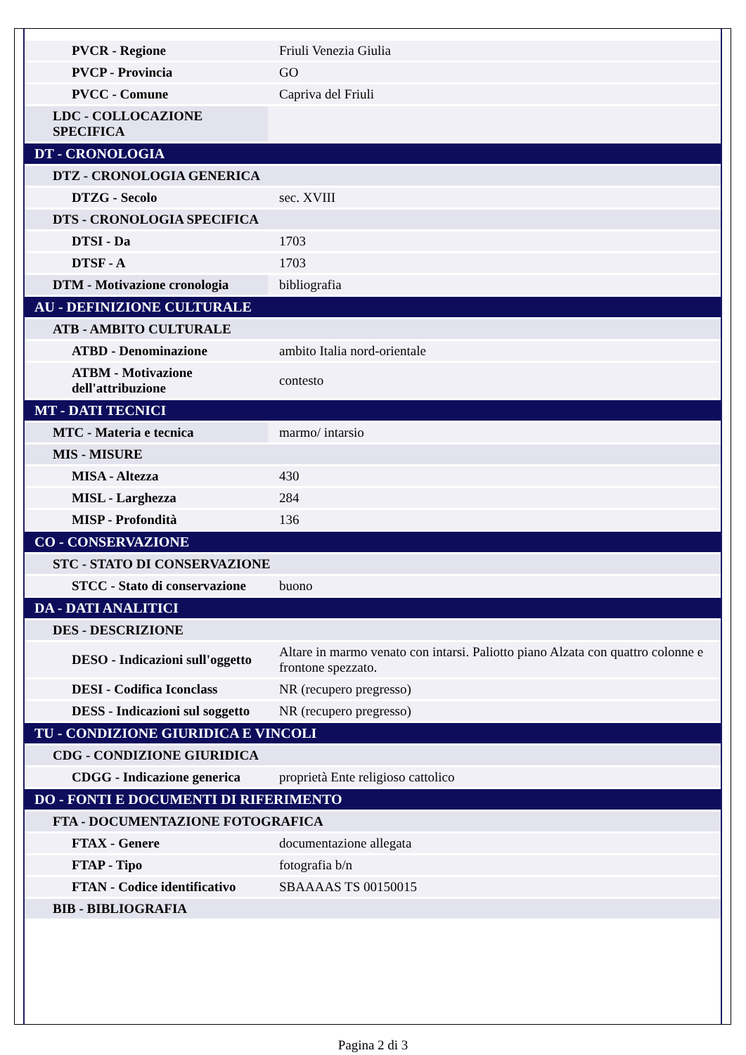| PVCR - Regione | Friuli Venezia Giulia |
| PVCP - Provincia | GO |
| PVCC - Comune | Capriva del Friuli |
| LDC - COLLOCAZIONE SPECIFICA | |
| DT - CRONOLOGIA | |
| DTZ - CRONOLOGIA GENERICA | |
| DTZG - Secolo | sec. XVIII |
| DTS - CRONOLOGIA SPECIFICA | |
| DTSI - Da | 1703 |
| DTSF - A | 1703 |
| DTM - Motivazione cronologia | bibliografia |
| AU - DEFINIZIONE CULTURALE | |
| ATB - AMBITO CULTURALE | |
| ATBD - Denominazione | ambito Italia nord-orientale |
| ATBM - Motivazione dell'attribuzione | contesto |
| MT - DATI TECNICI | |
| MTC - Materia e tecnica | marmo/ intarsio |
| MIS - MISURE | |
| MISA - Altezza | 430 |
| MISL - Larghezza | 284 |
| MISP - Profondità | 136 |
| CO - CONSERVAZIONE | |
| STC - STATO DI CONSERVAZIONE | |
| STCC - Stato di conservazione | buono |
| DA - DATI ANALITICI | |
| DES - DESCRIZIONE | |
| DESO - Indicazioni sull'oggetto | Altare in marmo venato con intarsi. Paliotto piano Alzata con quattro colonne e frontone spezzato. |
| DESI - Codifica Iconclass | NR (recupero pregresso) |
| DESS - Indicazioni sul soggetto | NR (recupero pregresso) |
| TU - CONDIZIONE GIURIDICA E VINCOLI | |
| CDG - CONDIZIONE GIURIDICA | |
| CDGG - Indicazione generica | proprietà Ente religioso cattolico |
| DO - FONTI E DOCUMENTI DI RIFERIMENTO | |
| FTA - DOCUMENTAZIONE FOTOGRAFICA | |
| FTAX - Genere | documentazione allegata |
| FTAP - Tipo | fotografia b/n |
| FTAN - Codice identificativo | SBAAAAS TS 00150015 |
| BIB - BIBLIOGRAFIA | |
Pagina 2 di 3